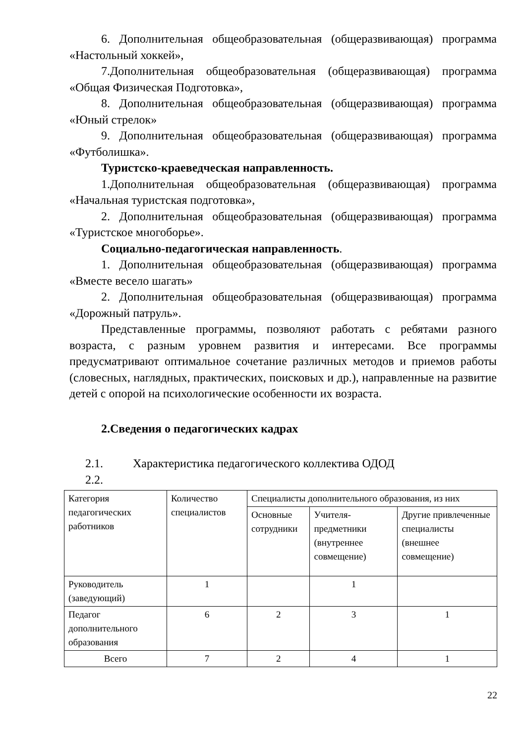6. Дополнительная общеобразовательная (общеразвивающая) программа «Настольный хоккей»,
7.Дополнительная общеобразовательная (общеразвивающая) программа «Общая Физическая Подготовка»,
8. Дополнительная общеобразовательная (общеразвивающая) программа «Юный стрелок»
9. Дополнительная общеобразовательная (общеразвивающая) программа «Футболишка».
Туристско-краеведческая направленность.
1.Дополнительная общеобразовательная (общеразвивающая) программа «Начальная туристская подготовка»,
2. Дополнительная общеобразовательная (общеразвивающая) программа «Туристское многоборье».
Социально-педагогическая направленность.
1. Дополнительная общеобразовательная (общеразвивающая) программа «Вместе весело шагать»
2. Дополнительная общеобразовательная (общеразвивающая) программа «Дорожный патруль».
Представленные программы, позволяют работать с ребятами разного возраста, с разным уровнем развития и интересами. Все программы предусматривают оптимальное сочетание различных методов и приемов работы (словесных, наглядных, практических, поисковых и др.), направленные на развитие детей с опорой на психологические особенности их возраста.
2.Сведения о педагогических кадрах
2.1. Характеристика педагогического коллектива ОДОД
2.2.
| Категория педагогических работников | Количество специалистов | Специалисты дополнительного образования, из них | | |
| --- | --- | --- | --- | --- |
| | | Основные сотрудники | Учителя-предметники (внутреннее совмещение) | Другие привлеченные специалисты (внешнее совмещение) |
| Руководитель (заведующий) | 1 | | 1 | |
| Педагог дополнительного образования | 6 | 2 | 3 | 1 |
| Всего | 7 | 2 | 4 | 1 |
22